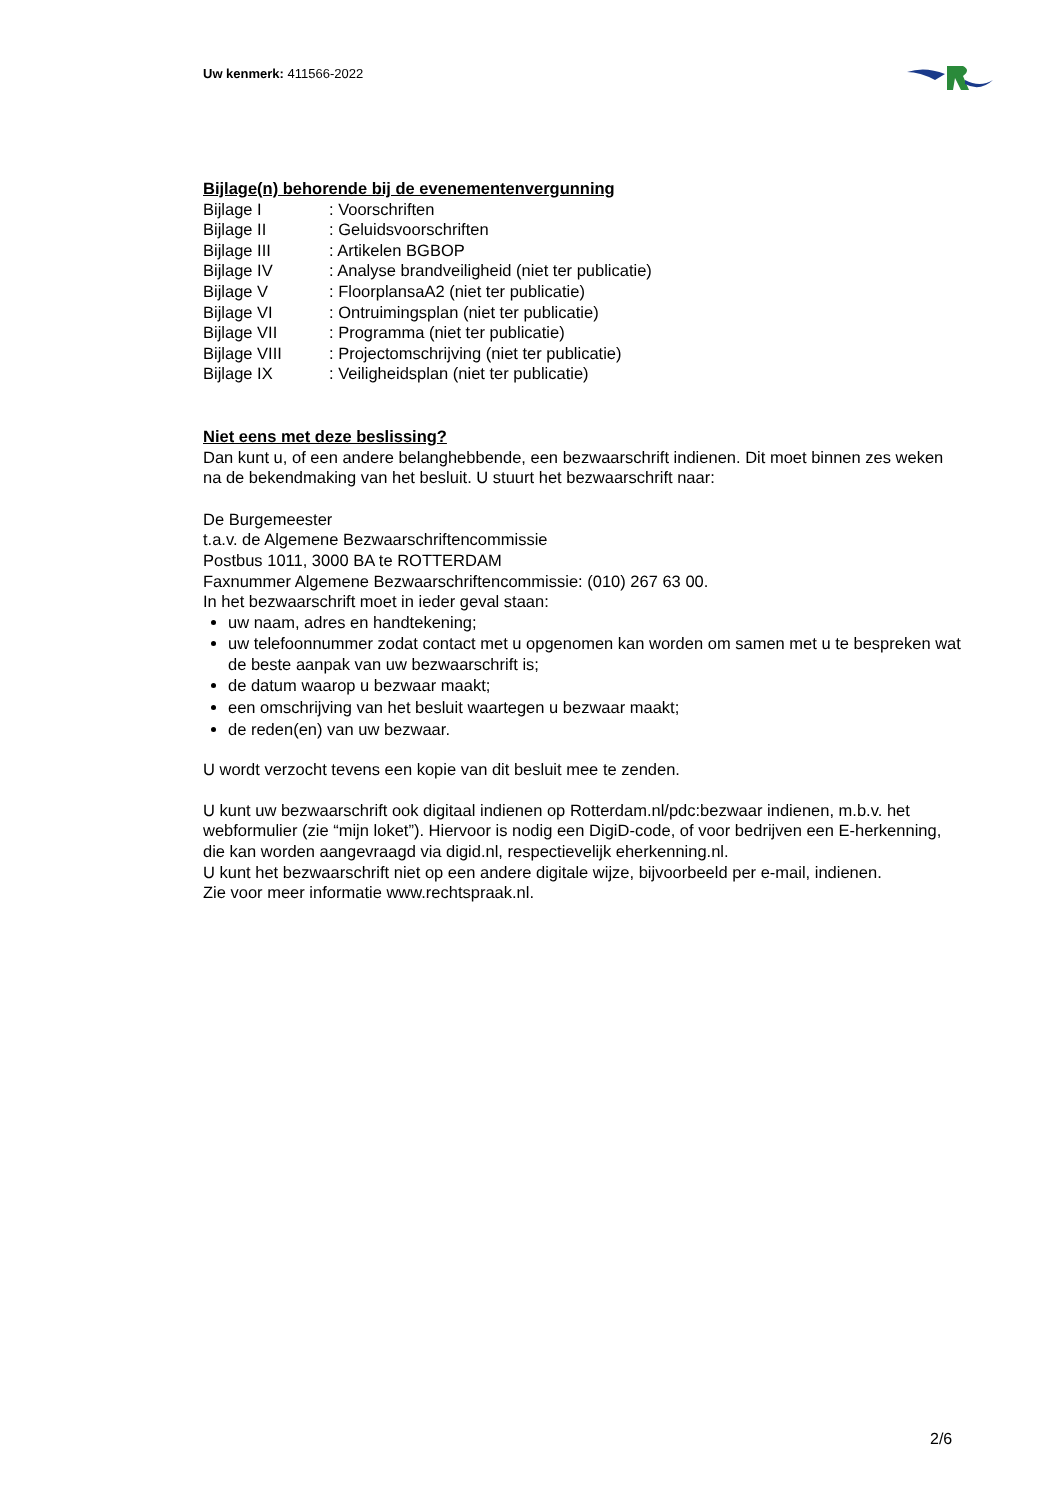Uw kenmerk: 411566-2022
Bijlage(n) behorende bij de evenementenvergunning
| Bijlage I | : Voorschriften |
| Bijlage II | : Geluidsvoorschriften |
| Bijlage III | : Artikelen BGBOP |
| Bijlage IV | : Analyse brandveiligheid (niet ter publicatie) |
| Bijlage V | : FloorplansaA2 (niet ter publicatie) |
| Bijlage VI | : Ontruimingsplan (niet ter publicatie) |
| Bijlage VII | : Programma (niet ter publicatie) |
| Bijlage VIII | : Projectomschrijving (niet ter publicatie) |
| Bijlage IX | : Veiligheidsplan (niet ter publicatie) |
Niet eens met deze beslissing?
Dan kunt u, of een andere belanghebbende, een bezwaarschrift indienen. Dit moet binnen zes weken na de bekendmaking van het besluit. U stuurt het bezwaarschrift naar:
De Burgemeester
t.a.v. de Algemene Bezwaarschriftencommissie
Postbus 1011, 3000 BA te ROTTERDAM
Faxnummer Algemene Bezwaarschriftencommissie: (010) 267 63 00.
In het bezwaarschrift moet in ieder geval staan:
uw naam, adres en handtekening;
uw telefoonnummer zodat contact met u opgenomen kan worden om samen met u te bespreken wat de beste aanpak van uw bezwaarschrift is;
de datum waarop u bezwaar maakt;
een omschrijving van het besluit waartegen u bezwaar maakt;
de reden(en) van uw bezwaar.
U wordt verzocht tevens een kopie van dit besluit mee te zenden.
U kunt uw bezwaarschrift ook digitaal indienen op Rotterdam.nl/pdc:bezwaar indienen, m.b.v. het webformulier (zie “mijn loket”). Hiervoor is nodig een DigiD-code, of voor bedrijven een E-herkenning, die kan worden aangevraagd via digid.nl, respectievelijk eherkenning.nl.
U kunt het bezwaarschrift niet op een andere digitale wijze, bijvoorbeeld per e-mail, indienen.
Zie voor meer informatie www.rechtspraak.nl.
2/6